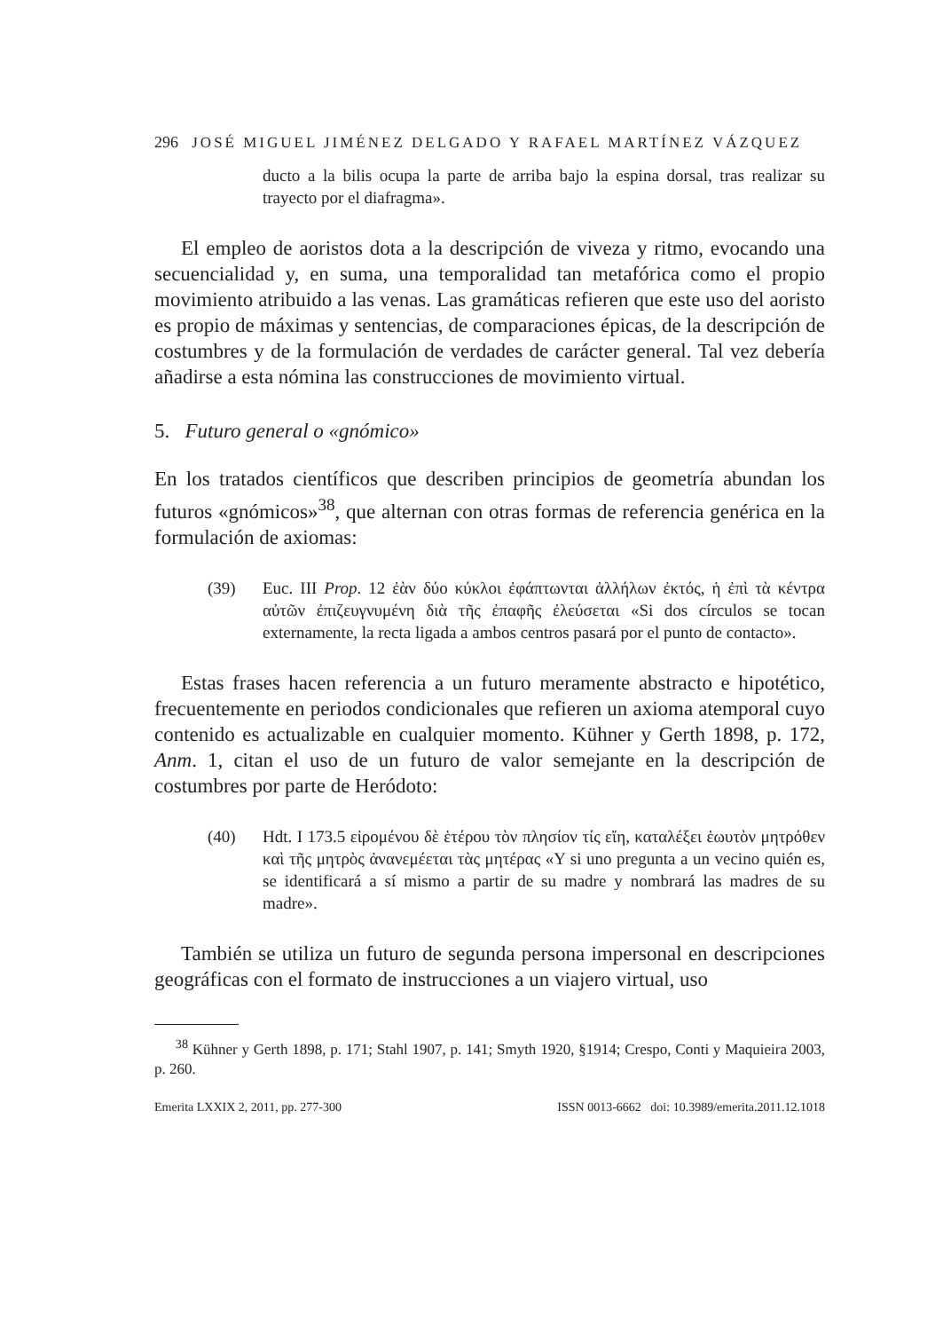296 JOSÉ MIGUEL JIMÉNEZ DELGADO Y RAFAEL MARTÍNEZ VÁZQUEZ
ducto a la bilis ocupa la parte de arriba bajo la espina dorsal, tras realizar su trayecto por el diafragma».
El empleo de aoristos dota a la descripción de viveza y ritmo, evocando una secuencialidad y, en suma, una temporalidad tan metafórica como el propio movimiento atribuido a las venas. Las gramáticas refieren que este uso del aoristo es propio de máximas y sentencias, de comparaciones épicas, de la descripción de costumbres y de la formulación de verdades de carácter general. Tal vez debería añadirse a esta nómina las construcciones de movimiento virtual.
5. Futuro general o «gnómico»
En los tratados científicos que describen principios de geometría abundan los futuros «gnómicos»<sup>38</sup>, que alternan con otras formas de referencia genérica en la formulación de axiomas:
(39) Euc. III Prop. 12 ἐὰν δύο κύκλοι ἐφάπτωνται ἀλλήλων ἐκτός, ἡ ἐπὶ τὰ κέντρα αὐτῶν ἐπιζευγνυμένη διὰ τῆς ἐπαφῆς ἐλεύσεται «Si dos círculos se tocan externamente, la recta ligada a ambos centros pasará por el punto de contacto».
Estas frases hacen referencia a un futuro meramente abstracto e hipotético, frecuentemente en periodos condicionales que refieren un axioma atemporal cuyo contenido es actualizable en cualquier momento. Kühner y Gerth 1898, p. 172, Anm. 1, citan el uso de un futuro de valor semejante en la descripción de costumbres por parte de Heródoto:
(40) Hdt. I 173.5 εἰρομένου δὲ ἑτέρου τὸν πλησίον τίς εἴη, καταλέξει ἑωυτὸν μητρόθεν καὶ τῆς μητρὸς ἀνανεμέεται τὰς μητέρας «Y si uno pregunta a un vecino quién es, se identificará a sí mismo a partir de su madre y nombrará las madres de su madre».
También se utiliza un futuro de segunda persona impersonal en descripciones geográficas con el formato de instrucciones a un viajero virtual, uso
<sup>38</sup> Kühner y Gerth 1898, p. 171; Stahl 1907, p. 141; Smyth 1920, §1914; Crespo, Conti y Maquieira 2003, p. 260.
Emerita LXXIX 2, 2011, pp. 277-300 ISSN 0013-6662 doi: 10.3989/emerita.2011.12.1018